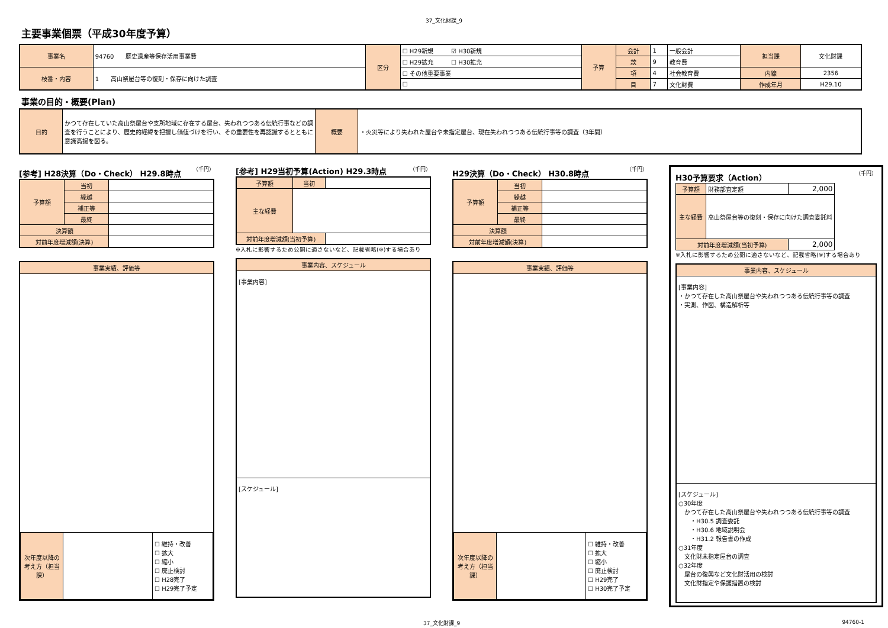37_文化財課_9
主要事業個票（平成30年度予算）
| 事業名 | 94760 歴史遺産等保存活用事業費 | 区分 | ☐ H29新規 ☑ H30新規 | 予算 | 会計 | 1 | 一般会計 | 担当課 | 文化財課 |
| | | | ☐ H29拡充 ☐ H30拡充 | | 款 | 9 | 教育費 | | |
| 枝番・内容 | 1 高山祭屋台等の復刻・保存に向けた調査 | | ☐ その他重要事業 | | 項 | 4 | 社会教育費 | 内線 | 2356 |
| | | | ☐ | | 目 | 7 | 文化財費 | 作成年月 | H29.10 |
事業の目的・概要(Plan)
| 目的 | かつて存在していた高山祭屋台や支所地域に存在する屋台、失われつつある伝統行事などの調査を行うことにより、歴史的経緯を把握し価値づけを行い、その重要性を再認識するとともに意識高揚を図る。 | 概要 | ・火災等により失われた屋台や未指定屋台、現在失われつつある伝統行事等の調査（3年間） |
[参考] H28決算（Do・Check） H29.8時点 （千円）
| 予算額 | 当初 | |
| | 繰越 | |
| | 補正等 | |
| | 最終 | |
| 決算額 | | |
| 対前年度増減額(決算) | | |
事業実績、評価等
| 次年度以降の考え方（担当課） | | ☐ 維持・改善 ☐ 拡大 ☐ 縮小 ☐ 廃止検討 ☐ H28完了 ☐ H29完了予定 |
[参考] H29当初予算(Action) H29.3時点 （千円）
| 予算額 | 当初 | |
| 主な経費 | | |
| 対前年度増減額(当初予算) | | |
※入札に影響するため公開に適さないなど、記載省略(※)する場合あり
事業内容、スケジュール
[事業内容]
[スケジュール]
H29決算（Do・Check） H30.8時点 （千円）
| 予算額 | 当初 | |
| | 繰越 | |
| | 補正等 | |
| | 最終 | |
| 決算額 | | |
| 対前年度増減額(決算) | | |
事業実績、評価等
| 次年度以降の考え方（担当課） | | ☐ 維持・改善 ☐ 拡大 ☐ 縮小 ☐ 廃止検討 ☐ H29完了 ☐ H30完了予定 |
H30予算要求（Action） （千円）
| 予算額 | 財務部査定額 | 2,000 |
| 主な経費 | 高山祭屋台等の復刻・保存に向けた調査委託料 | |
| 対前年度増減額(当初予算) | | 2,000 |
※入札に影響するため公開に適さないなど、記載省略(※)する場合あり
事業内容、スケジュール
[事業内容]
・かつて存在した高山祭屋台や失われつつある伝統行事等の調査
・実測、作図、構造解析等
[スケジュール]
○30年度
　かつて存在した高山祭屋台や失われつつある伝統行事等の調査
　　・H30.5 調査委託
　　・H30.6 地域説明会
　　・H31.2 報告書の作成
○31年度
　文化財未指定屋台の調査
○32年度
　屋台の復興など文化財活用の検討
　文化財指定や保護措置の検討
37_文化財課_9 94760-1